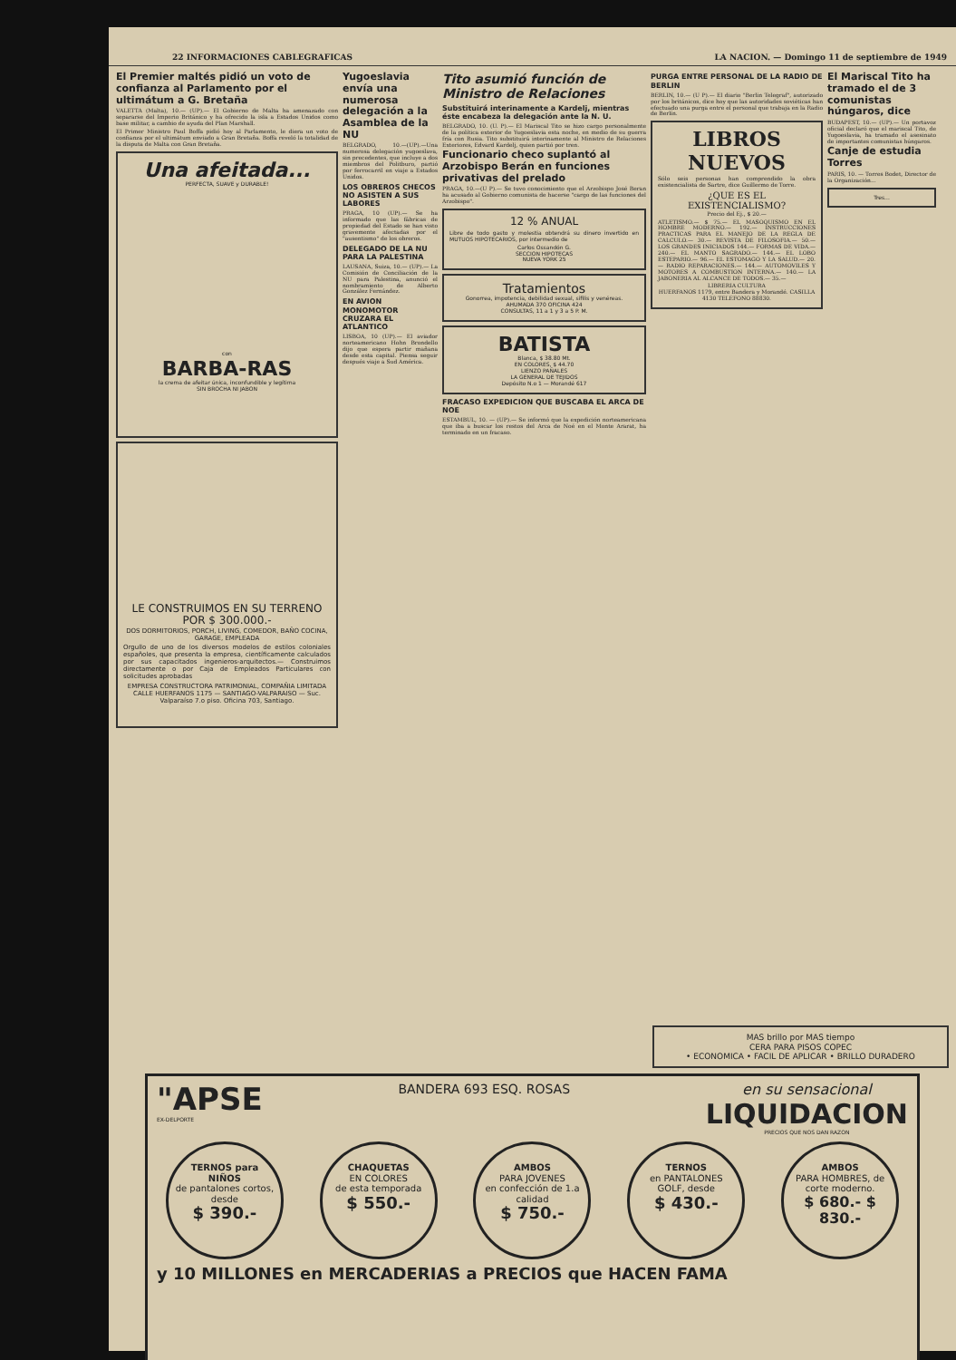22 INFORMACIONES CABLEGRAFICAS LA NACION. — Domingo 11 de septiembre de 1949
El Premier maltés pidió un voto de confianza al Parlamento por el ultimátum a G. Bretaña
VALETTA (Malta), 10.— (UP).— El Gobierno de Malta ha amenazado con separarse del Imperio Británico y ha ofrecido la isla a Estados Unidos como base militar, a cambio de ayuda del Plan Marshall.
El Primer Ministro Paul Boffa pidió hoy al Parlamento, le diera un voto de confianza por el ultimátum enviado a Gran Bretaña. Boffa reveló la totalidad de la disputa de Malta con Gran Bretaña.
Una afeitada...
PERFECTA, SUAVE y DURABLE!
con
BARBA-RAS
la crema de afeitar única, inconfundible y legítima
SIN BROCHA NI JABON
LE CONSTRUIMOS EN SU TERRENO POR $ 300.000.-
DOS DORMITORIOS, PORCH, LIVING, COMEDOR, BAÑO COCINA, GARAGE, EMPLEADA
Orgullo de uno de los diversos modelos de estilos coloniales españoles, que presenta la empresa, científicamente calculados por sus capacitados ingenieros-arquitectos.— Construimos directamente o por Caja de Empleados Particulares con solicitudes aprobadas
EMPRESA CONSTRUCTORA PATRIMONIAL, COMPAÑIA LIMITADA
CALLE HUERFANOS 1175 — SANTIAGO-VALPARAISO — Suc. Valparaíso 7.o piso. Oficina 703, Santiago.
Yugoeslavia envía una numerosa delegación a la Asamblea de la NU
BELGRADO, 10.—(UP).—Una numerosa delegación yugoeslava, sin precedentes, que incluye a dos miembros del Politburo, partió por ferrocarril en viaje a Estados Unidos.
LOS OBREROS CHECOS NO ASISTEN A SUS LABORES
PRAGA, 10 (UP).— Se ha informado que las fábricas de propiedad del Estado se han visto gravemente afectadas por el "ausentismo" de los obreros.
DELEGADO DE LA NU PARA LA PALESTINA
LAUSANA, Suiza, 10.— (UP).— La Comisión de Conciliación de la NU para Palestina, anunció el nombramiento de Alberto González Fernández.
EN AVION MONOMOTOR CRUZARA EL ATLANTICO
LISBOA, 10 (UP).— El aviador norteamericano Hohn Brondello dijo que espera partir mañana desde esta capital. Piensa seguir después viaje a Sud América.
Tito asumió función de Ministro de Relaciones
Substituirá interinamente a Kardelj, mientras éste encabeza la delegación ante la N. U.
BELGRADO, 10. (U. P).— El Mariscal Tito se hizo cargo personalmente de la política exterior de Yugoeslavia esta noche, en medio de su guerra fría con Rusia. Tito substituirá interinamente al Ministro de Relaciones Exteriores, Edvard Kardelj, quien partió por tren.
Funcionario checo suplantó al Arzobispo Berán en funciones privativas del prelado
PRAGA, 10.—(U P).— Se tuvo conocimiento que el Arzobispo José Beran ha acusado al Gobierno comunista de hacerse "cargo de las funciones del Arzobispo".
12 % ANUAL
Libre de todo gasto y molestia obtendrá su dinero invertido en MUTUOS HIPOTECARIOS, por intermedio de
Carlos Ossandón G.
SECCION HIPOTECAS
NUEVA YORK 25
Tratamientos
Gonorrea, impotencia, debilidad sexual, sífilis y venéreas.
AHUMADA 370 OFICINA 424
CONSULTAS, 11 a 1 y 3 a 5 P. M.
BATISTA
Blanca, $ 38.80 Mt.
EN COLORES, $ 44.70
LIENZO PAÑALES
LA GENERAL DE TEJIDOS
Depósito N.o 1 — Morandé 617
FRACASO EXPEDICION QUE BUSCABA EL ARCA DE NOE
ESTAMBUL, 10. — (UP).— Se informó que la expedición norteamericana que iba a buscar los restos del Arca de Noé en el Monte Ararat, ha terminado en un fracaso.
PURGA ENTRE PERSONAL DE LA RADIO DE BERLIN
BERLIN, 10.— (U P).— El diario "Berlin Telegraf", autorizado por los británicos, dice hoy que las autoridades soviéticas han efectuado una purga entre el personal que trabaja en la Radio de Berlín.
LIBROS NUEVOS
Sólo seis personas han comprendido la obra existencialista de Sartre, dice Guillermo de Torre.
¿QUE ES EL EXISTENCIALISMO?
Precio del Ej., $ 20.—
ATLETISMO.— $ 75.— EL MASOQUISMO EN EL HOMBRE MODERNO.— 192.— INSTRUCCIONES PRACTICAS PARA EL MANEJO DE LA REGLA DE CALCULO.— 30.— REVISTA DE FILOSOFIA.— 50.— LOS GRANDES INICIADOS 144.— FORMAS DE VIDA.— 240.— EL MANTO SAGRADO.— 144.— EL LOBO ESTEPARIO.— 96.— EL ESTOMAGO Y LA SALUD.— 20.— RADIO REPARACIONES.— 144.— AUTOMOVILES Y MOTORES A COMBUSTION INTERNA.— 140.— LA JABONERIA AL ALCANCE DE TODOS.— 35.—
LIBRERIA CULTURA
HUERFANOS 1179, entre Bandera y Morandé. CASILLA 4130 TELEFONO 88830.
El Mariscal Tito ha tramado el de 3 comunistas húngaros, dice
BUDAPEST, 10.— (UP).— Un portavoz oficial declaró que el mariscal Tito, de Yugoeslavia, ha tramado el asesinato de importantes comunistas húngaros.
Canje de estudia Torres
PARIS, 10. — Torres Bodet, Director de la Organización...
Tres...
MAS brillo por MAS tiempo
CERA PARA PISOS COPEC
• ECONOMICA • FACIL DE APLICAR • BRILLO DURADERO
"APSE
EX-DELPORTE
BANDERA 693 ESQ. ROSAS en su sensacional
LIQUIDACION
PRECIOS QUE NOS DAN RAZON
TERNOS para NIÑOS
de pantalones cortos, desde
$ 390.-
CHAQUETAS
EN COLORES
de esta temporada
$ 550.-
AMBOS
PARA JOVENES
en confección de 1.a calidad
$ 750.-
TERNOS
en PANTALONES GOLF, desde
$ 430.-
AMBOS
PARA HOMBRES, de corte moderno.
$ 680.- $ 830.-
y 10 MILLONES en MERCADERIAS a PRECIOS que HACEN FAMA